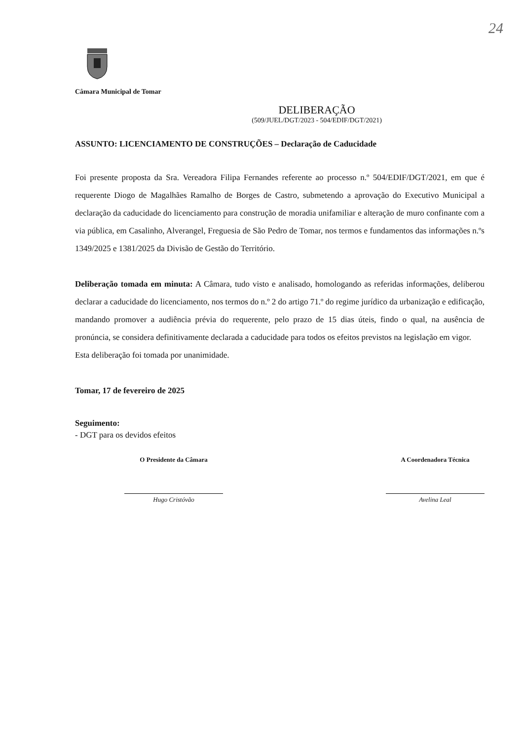24
Câmara Municipal de Tomar
DELIBERAÇÃO
(509/JUEL/DGT/2023 - 504/EDIF/DGT/2021)
ASSUNTO: LICENCIAMENTO DE CONSTRUÇÕES – Declaração de Caducidade
Foi presente proposta da Sra. Vereadora Filipa Fernandes referente ao processo n.º 504/EDIF/DGT/2021, em que é requerente Diogo de Magalhães Ramalho de Borges de Castro, submetendo a aprovação do Executivo Municipal a declaração da caducidade do licenciamento para construção de moradia unifamiliar e alteração de muro confinante com a via pública, em Casalinho, Alverangel, Freguesia de São Pedro de Tomar, nos termos e fundamentos das informações n.ºs 1349/2025 e 1381/2025 da Divisão de Gestão do Território.
Deliberação tomada em minuta: A Câmara, tudo visto e analisado, homologando as referidas informações, deliberou declarar a caducidade do licenciamento, nos termos do n.º 2 do artigo 71.º do regime jurídico da urbanização e edificação, mandando promover a audiência prévia do requerente, pelo prazo de 15 dias úteis, findo o qual, na ausência de pronúncia, se considera definitivamente declarada a caducidade para todos os efeitos previstos na legislação em vigor.
Esta deliberação foi tomada por unanimidade.
Tomar, 17 de fevereiro de 2025
Seguimento:
- DGT para os devidos efeitos
O Presidente da Câmara
Hugo Cristóvão
A Coordenadora Técnica
Avelina Leal